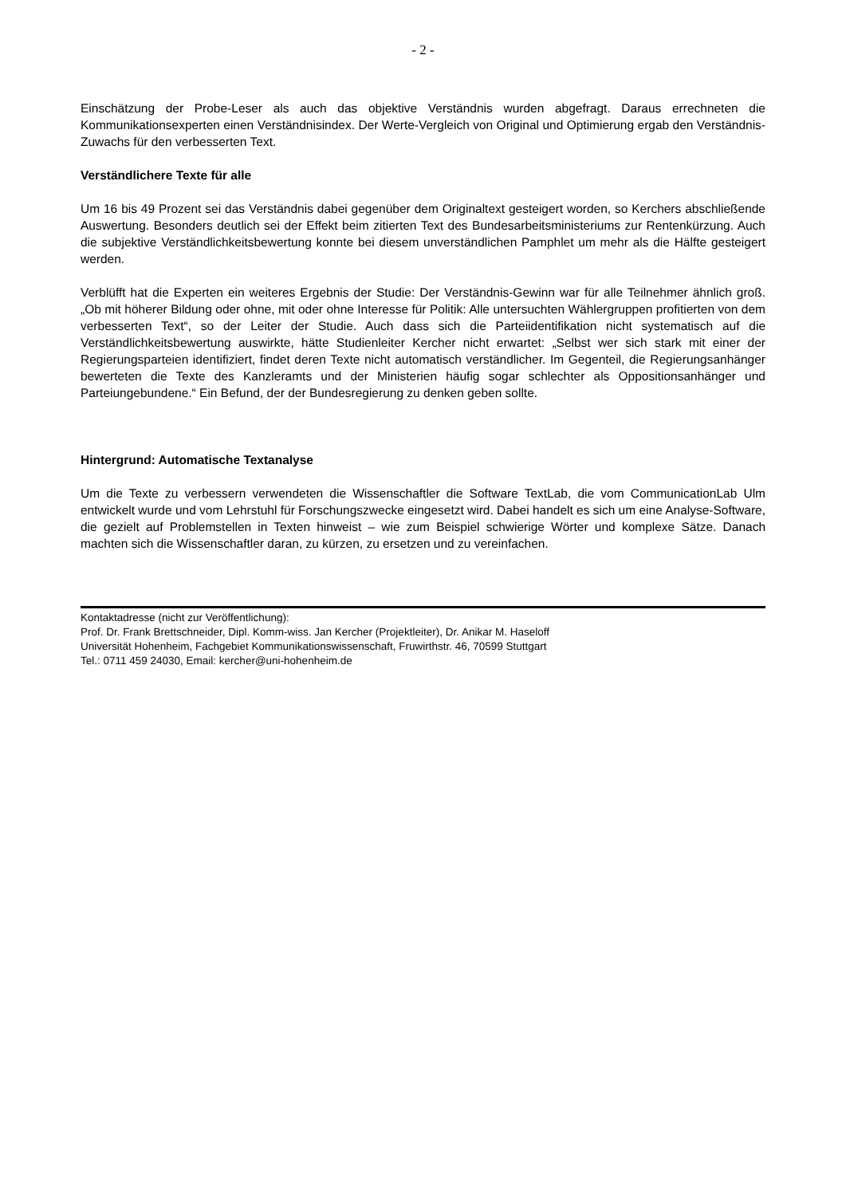- 2 -
Einschätzung der Probe-Leser als auch das objektive Verständnis wurden abgefragt. Daraus errechneten die Kommunikationsexperten einen Verständnisindex. Der Werte-Vergleich von Original und Optimierung ergab den Verständnis-Zuwachs für den verbesserten Text.
Verständlichere Texte für alle
Um 16 bis 49 Prozent sei das Verständnis dabei gegenüber dem Originaltext gesteigert worden, so Kerchers abschließende Auswertung. Besonders deutlich sei der Effekt beim zitierten Text des Bundesarbeitsministeriums zur Rentenkürzung. Auch die subjektive Verständlichkeitsbewertung konnte bei diesem unverständlichen Pamphlet um mehr als die Hälfte gesteigert werden.
Verblüfft hat die Experten ein weiteres Ergebnis der Studie: Der Verständnis-Gewinn war für alle Teilnehmer ähnlich groß. „Ob mit höherer Bildung oder ohne, mit oder ohne Interesse für Politik: Alle untersuchten Wählergruppen profitierten von dem verbesserten Text“, so der Leiter der Studie. Auch dass sich die Parteiidentifikation nicht systematisch auf die Verständlichkeitsbewertung auswirkte, hätte Studienleiter Kercher nicht erwartet: „Selbst wer sich stark mit einer der Regierungsparteien identifiziert, findet deren Texte nicht automatisch verständlicher. Im Gegenteil, die Regierungsanhänger bewerteten die Texte des Kanzleramts und der Ministerien häufig sogar schlechter als Oppositionsanhänger und Parteiungebundene.“ Ein Befund, der der Bundesregierung zu denken geben sollte.
Hintergrund: Automatische Textanalyse
Um die Texte zu verbessern verwendeten die Wissenschaftler die Software TextLab, die vom CommunicationLab Ulm entwickelt wurde und vom Lehrstuhl für Forschungszwecke eingesetzt wird. Dabei handelt es sich um eine Analyse-Software, die gezielt auf Problemstellen in Texten hinweist – wie zum Beispiel schwierige Wörter und komplexe Sätze. Danach machten sich die Wissenschaftler daran, zu kürzen, zu ersetzen und zu vereinfachen.
Kontaktadresse (nicht zur Veröffentlichung):
Prof. Dr. Frank Brettschneider, Dipl. Komm-wiss. Jan Kercher (Projektleiter), Dr. Anikar M. Haseloff
Universität Hohenheim, Fachgebiet Kommunikationswissenschaft, Fruwirthstr. 46, 70599 Stuttgart
Tel.: 0711 459 24030, Email: kercher@uni-hohenheim.de